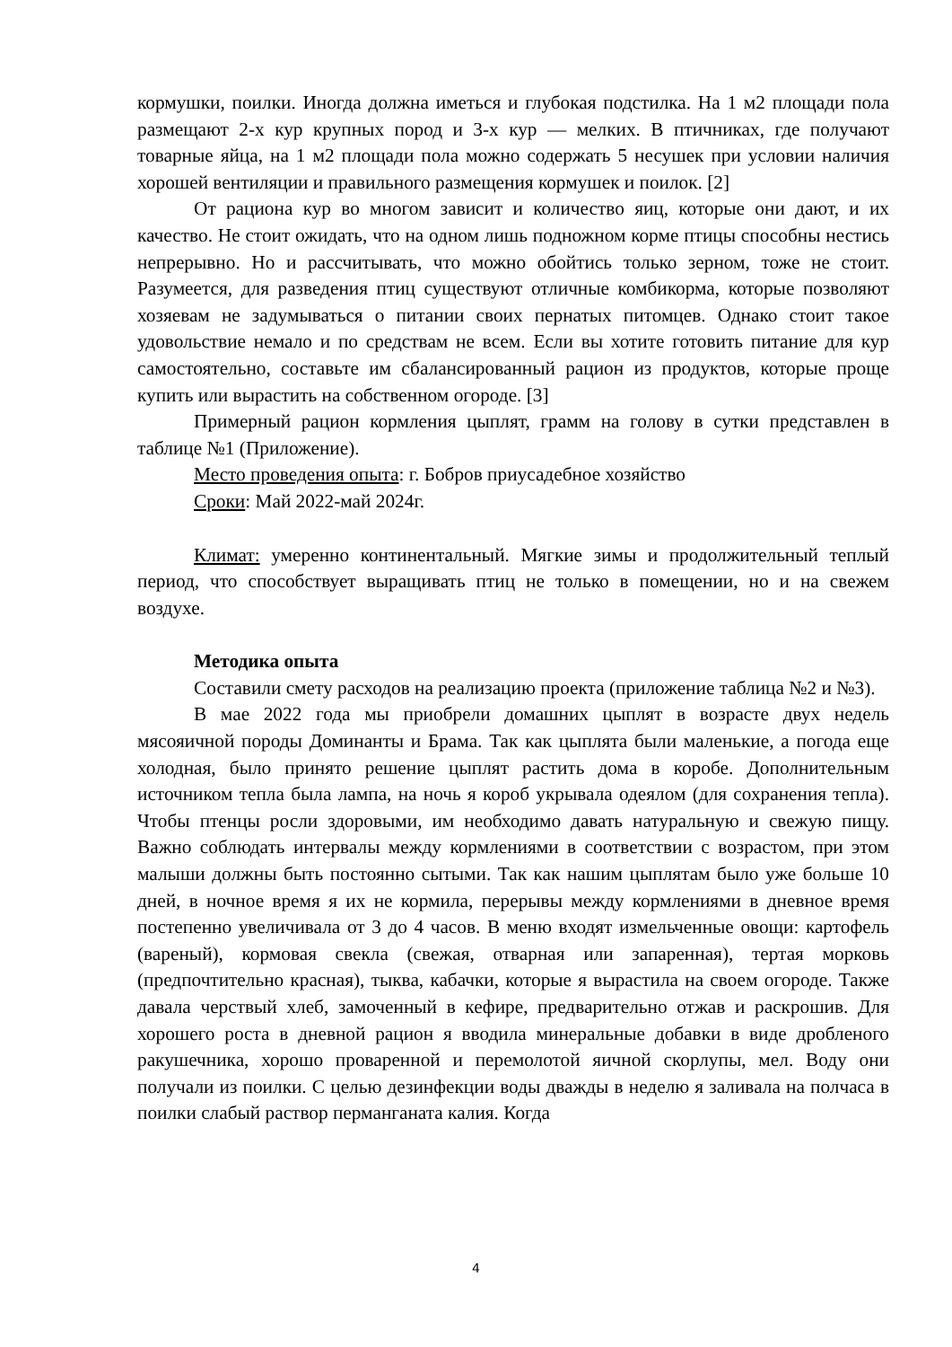кормушки, поилки. Иногда должна иметься и глубокая подстилка. На 1 м2 площади пола размещают 2-х кур крупных пород и 3-х кур — мелких. В птичниках, где получают товарные яйца, на 1 м2 площади пола можно содержать 5 несушек при условии наличия хорошей вентиляции и правильного размещения кормушек и поилок. [2]
От рациона кур во многом зависит и количество яиц, которые они дают, и их качество. Не стоит ожидать, что на одном лишь подножном корме птицы способны нестись непрерывно. Но и рассчитывать, что можно обойтись только зерном, тоже не стоит. Разумеется, для разведения птиц существуют отличные комбикорма, которые позволяют хозяевам не задумываться о питании своих пернатых питомцев. Однако стоит такое удовольствие немало и по средствам не всем. Если вы хотите готовить питание для кур самостоятельно, составьте им сбалансированный рацион из продуктов, которые проще купить или вырастить на собственном огороде. [3]
Примерный рацион кормления цыплят, грамм на голову в сутки представлен в таблице №1 (Приложение).
Место проведения опыта: г. Бобров приусадебное хозяйство
Сроки: Май 2022-май 2024г.
Климат: умеренно континентальный. Мягкие зимы и продолжительный теплый период, что способствует выращивать птиц не только в помещении, но и на свежем воздухе.
Методика опыта
Составили смету расходов на реализацию проекта (приложение таблица №2 и №3).
В мае 2022 года мы приобрели домашних цыплят в возрасте двух недель мясояичной породы Доминанты и Брама. Так как цыплята были маленькие, а погода еще холодная, было принято решение цыплят растить дома в коробе. Дополнительным источником тепла была лампа, на ночь я короб укрывала одеялом (для сохранения тепла). Чтобы птенцы росли здоровыми, им необходимо давать натуральную и свежую пищу. Важно соблюдать интервалы между кормлениями в соответствии с возрастом, при этом малыши должны быть постоянно сытыми. Так как нашим цыплятам было уже больше 10 дней, в ночное время я их не кормила, перерывы между кормлениями в дневное время постепенно увеличивала от 3 до 4 часов. В меню входят измельченные овощи: картофель (вареный), кормовая свекла (свежая, отварная или запаренная), тертая морковь (предпочтительно красная), тыква, кабачки, которые я вырастила на своем огороде. Также давала черствый хлеб, замоченный в кефире, предварительно отжав и раскрошив. Для хорошего роста в дневной рацион я вводила минеральные добавки в виде дробленого ракушечника, хорошо проваренной и перемолотой яичной скорлупы, мел. Воду они получали из поилки. С целью дезинфекции воды дважды в неделю я заливала на полчаса в поилки слабый раствор перманганата калия. Когда
4